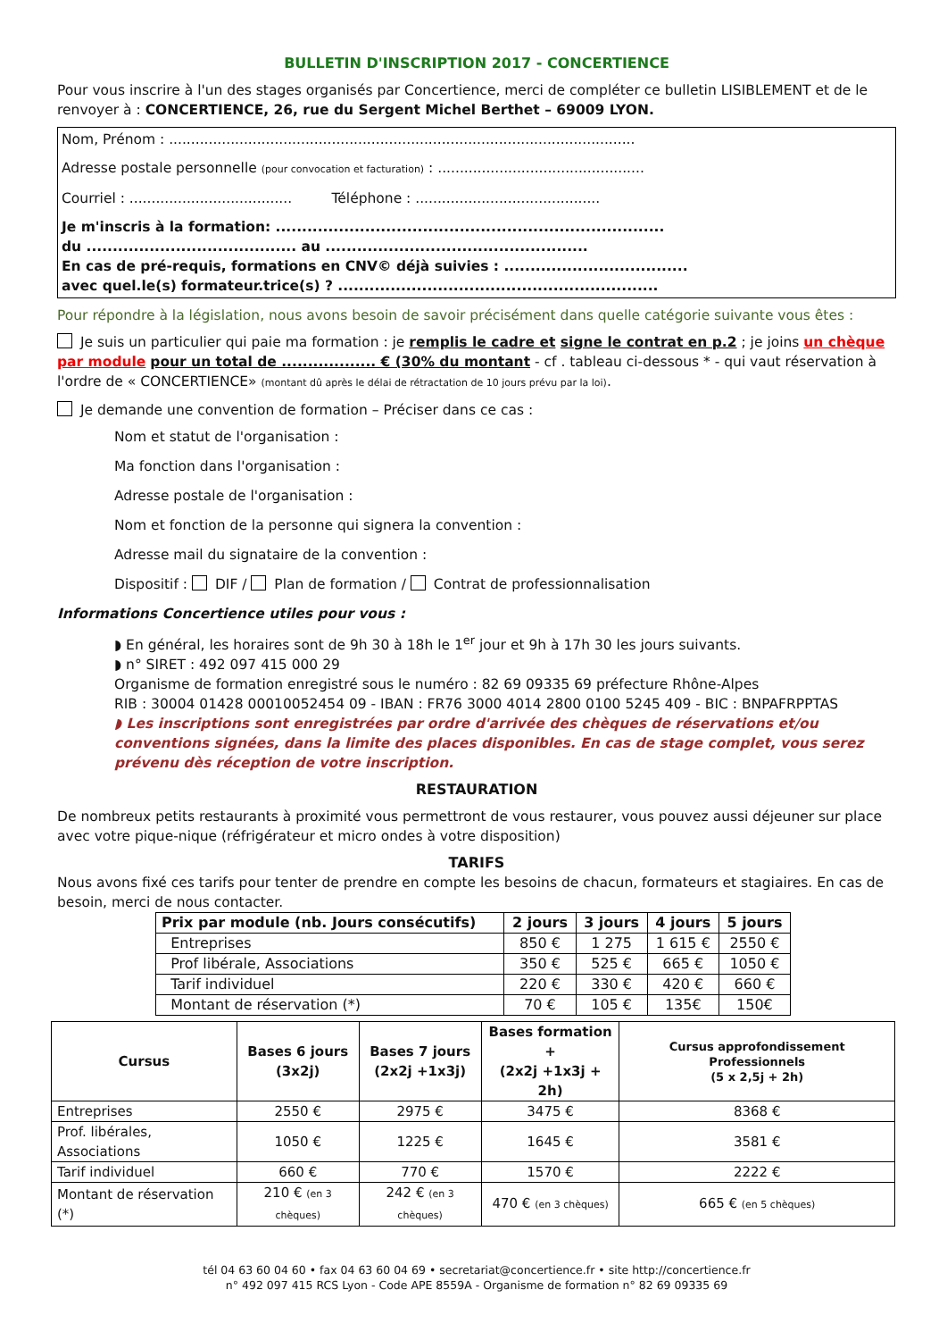BULLETIN D'INSCRIPTION 2017 - CONCERTIENCE
Pour vous inscrire à l'un des stages organisés par Concertience, merci de compléter ce bulletin LISIBLEMENT et de le renvoyer à : CONCERTIENCE, 26, rue du Sergent Michel Berthet – 69009 LYON.
Nom, Prénom : ..........................................................................................................
Adresse postale personnelle (pour convocation et facturation) : ...............................................
Courriel : ..................................... Téléphone : ..........................................
Je m'inscris à la formation: ..........................................................................
du ........................................ au ..................................................
En cas de pré-requis, formations en CNV© déjà suivies : ...................................
avec quel.le(s) formateur.trice(s) ? .............................................................
Pour répondre à la législation, nous avons besoin de savoir précisément dans quelle catégorie suivante vous êtes :
Je suis un particulier qui paie ma formation : je remplis le cadre et signe le contrat en p.2 ; je joins un chèque par module pour un total de .................. € (30% du montant - cf . tableau ci-dessous * - qui vaut réservation à l'ordre de « CONCERTIENCE» (montant dû après le délai de rétractation de 10 jours prévu par la loi).
Je demande une convention de formation – Préciser dans ce cas :
Nom et statut de l'organisation :
Ma fonction dans l'organisation :
Adresse postale de l'organisation :
Nom et fonction de la personne qui signera la convention :
Adresse mail du signataire de la convention :
Dispositif : DIF / Plan de formation / Contrat de professionnalisation
Informations Concertience utiles pour vous :
◗ En général, les horaires sont de 9h 30 à 18h le 1<sup>er</sup> jour et 9h à 17h 30 les jours suivants.
◗ n° SIRET : 492 097 415 000 29
Organisme de formation enregistré sous le numéro : 82 69 09335 69 préfecture Rhône-Alpes
RIB : 30004 01428 00010052454 09 - IBAN : FR76 3000 4014 2800 0100 5245 409 - BIC : BNPAFRPPTAS
◗ Les inscriptions sont enregistrées par ordre d'arrivée des chèques de réservations et/ou conventions signées, dans la limite des places disponibles. En cas de stage complet, vous serez prévenu dès réception de votre inscription.
RESTAURATION
De nombreux petits restaurants à proximité vous permettront de vous restaurer, vous pouvez aussi déjeuner sur place avec votre pique-nique (réfrigérateur et micro ondes à votre disposition)
TARIFS
Nous avons fixé ces tarifs pour tenter de prendre en compte les besoins de chacun, formateurs et stagiaires. En cas de besoin, merci de nous contacter.
| Prix par module (nb. Jours consécutifs) | 2 jours | 3 jours | 4 jours | 5 jours |
| --- | --- | --- | --- | --- |
| Entreprises | 850 € | 1 275 | 1 615 € | 2550 € |
| Prof libérale, Associations | 350 € | 525 € | 665 € | 1050 € |
| Tarif individuel | 220 € | 330 € | 420 € | 660 € |
| Montant de réservation (*) | 70 € | 105 € | 135€ | 150€ |
| Cursus | Bases 6 jours (3x2j) | Bases 7 jours (2x2j +1x3j) | Bases formation + (2x2j +1x3j + 2h) | Cursus approfondissement Professionnels (5 x 2,5j + 2h) |
| --- | --- | --- | --- | --- |
| Entreprises | 2550 € | 2975 € | 3475 € | 8368 € |
| Prof. libérales, Associations | 1050 € | 1225 € | 1645 € | 3581 € |
| Tarif individuel | 660 € | 770 € | 1570 € | 2222 € |
| Montant de réservation (*) | 210 € (en 3 chèques) | 242 € (en 3 chèques) | 470 € (en 3 chèques) | 665 € (en 5 chèques) |
tél 04 63 60 04 60 • fax 04 63 60 04 69 • secretariat@concertience.fr • site http://concertience.fr
n° 492 097 415 RCS Lyon - Code APE 8559A - Organisme de formation n° 82 69 09335 69